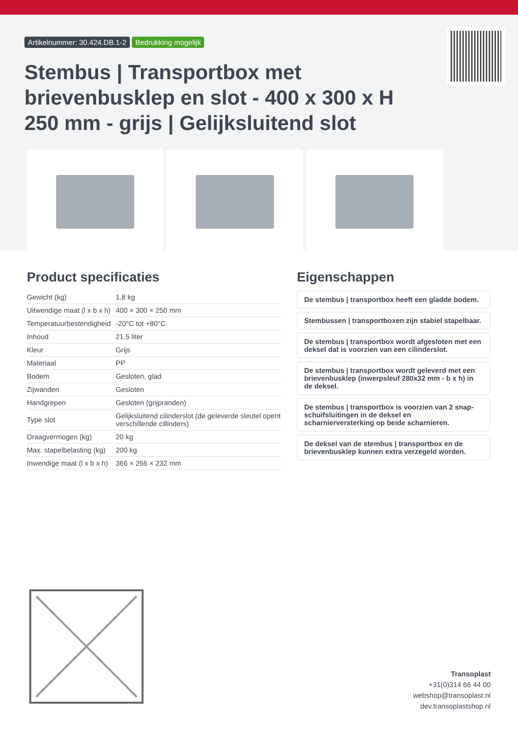Artikelnummer: 30.424.DB.1-2 Bedrukking mogelijk
Stembus | Transportbox met brievenbusklep en slot - 400 x 300 x H 250 mm - grijs | Gelijksluitend slot
Product specificaties
| Gewicht (kg) | 1,8 kg |
| Uitwendige maat (l x b x h) | 400 × 300 × 250 mm |
| Temperatuurbestendigheid | -20°C tot +80°C |
| Inhoud | 21.5 liter |
| Kleur | Grijs |
| Materiaal | PP |
| Bodem | Gesloten, glad |
| Zijwanden | Gesloten |
| Handgrepen | Gesloten (grijpranden) |
| Type slot | Gelijksluitend cilinderslot (de geleverde sleutel opent verschillende cillinders) |
| Draagvermogen (kg) | 20 kg |
| Max. stapelbelasting (kg) | 200 kg |
| Inwendige maat (l x b x h) | 366 × 266 × 232 mm |
Eigenschappen
De stembus | transportbox heeft een gladde bodem.
Stembussen | transportboxen zijn stabiel stapelbaar.
De stembus | transportbox wordt afgesloten met een deksel dat is voorzien van een cilinderslot.
De stembus | transportbox wordt geleverd met een brievenbusklep (inwerpsleuf 280x32 mm - b x h) in de deksel.
De stembus | transportbox is voorzien van 2 snap-schuifsluitingen in de deksel en scharnierversterking op beide scharnieren.
De deksel van de stembus | transportbox en de brievenbusklep kunnen extra verzegeld worden.
Transoplast
+31(0)314 66 44 00
webshop@transoplast.nl
dev.transoplastshop.nl